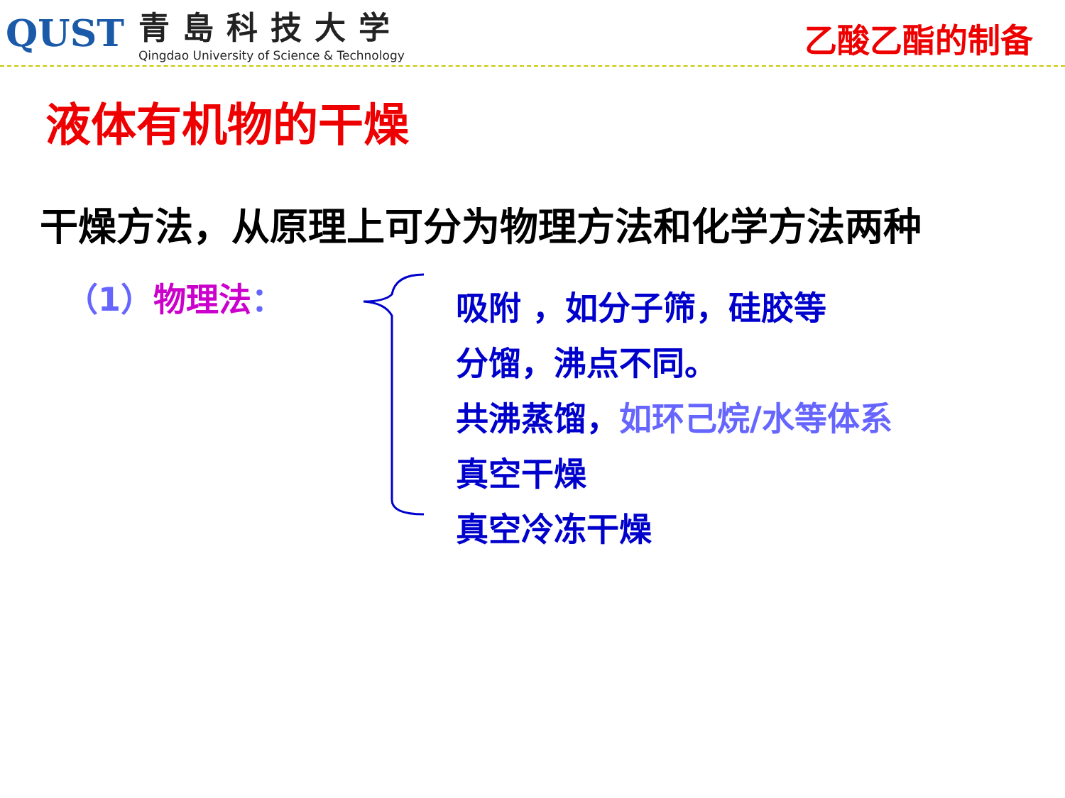QUST
青島科技大学
Qingdao University of Science & Technology
乙酸乙酯的制备
液体有机物的干燥
干燥方法，从原理上可分为物理方法和化学方法两种
（1）物理法：
吸附 ，如分子筛，硅胶等
分馏，沸点不同。
共沸蒸馏，如环己烷/水等体系
真空干燥
真空冷冻干燥